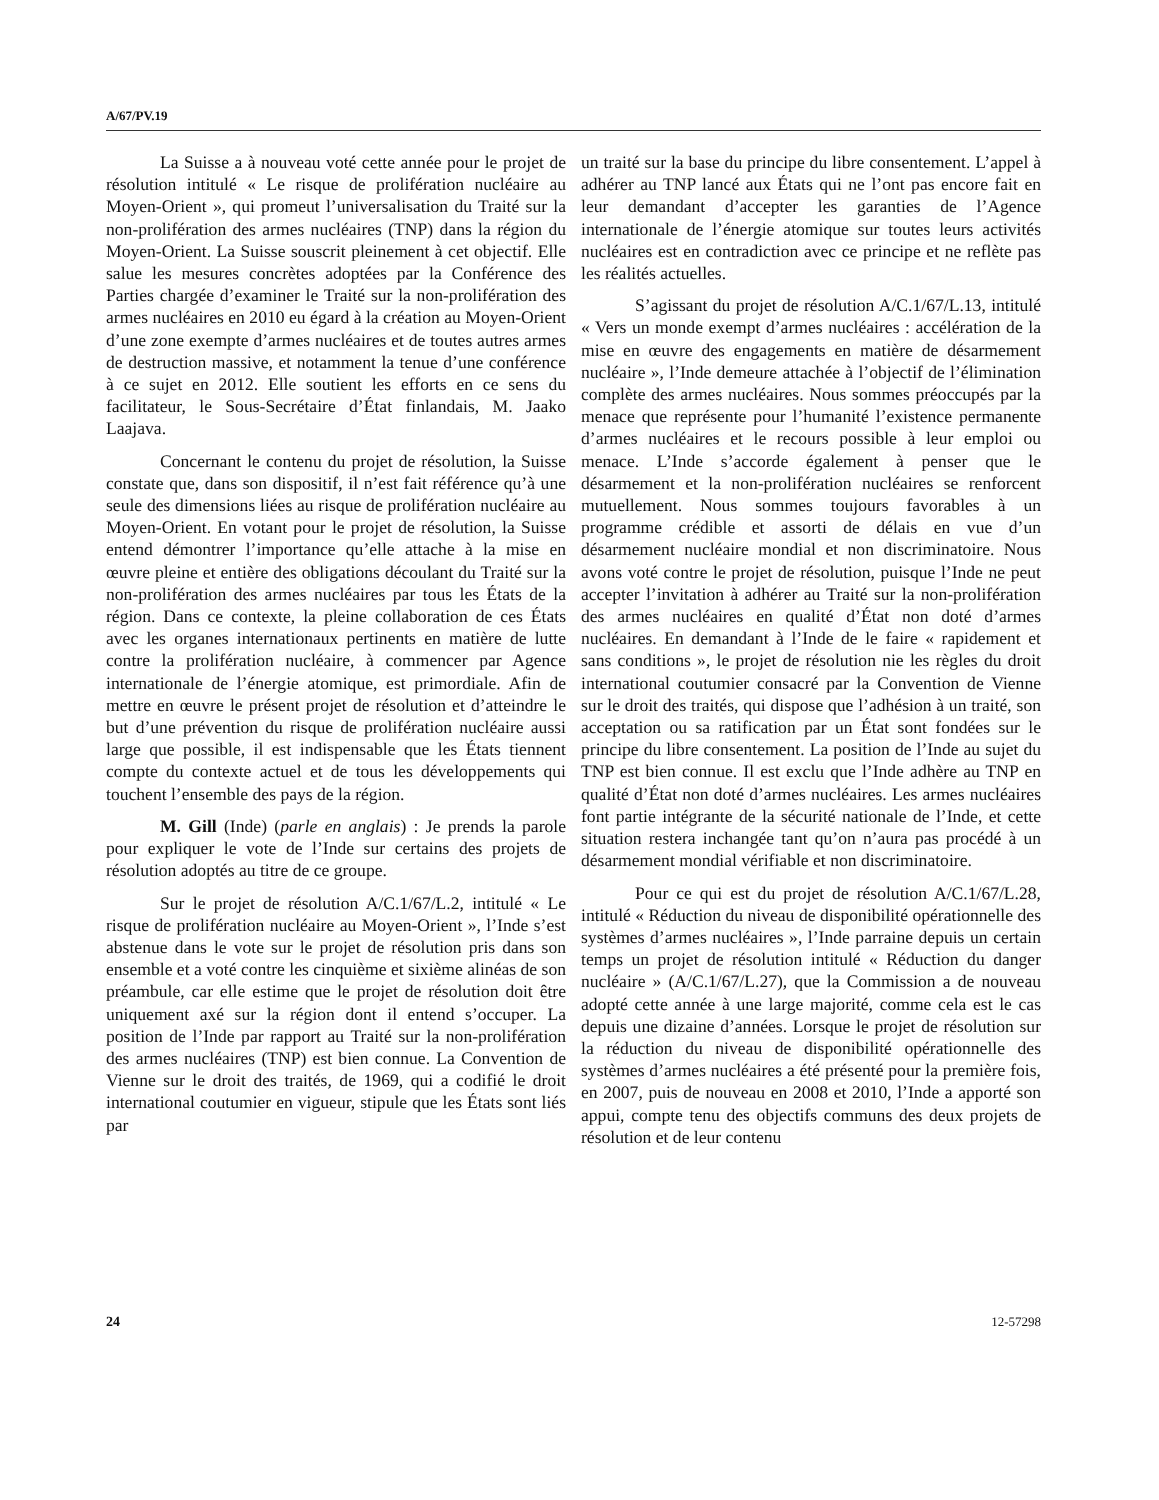A/67/PV.19
La Suisse a à nouveau voté cette année pour le projet de résolution intitulé « Le risque de prolifération nucléaire au Moyen-Orient », qui promeut l’universalisation du Traité sur la non-prolifération des armes nucléaires (TNP) dans la région du Moyen-Orient. La Suisse souscrit pleinement à cet objectif. Elle salue les mesures concrètes adoptées par la Conférence des Parties chargée d’examiner le Traité sur la non-prolifération des armes nucléaires en 2010 eu égard à la création au Moyen-Orient d’une zone exempte d’armes nucléaires et de toutes autres armes de destruction massive, et notamment la tenue d’une conférence à ce sujet en 2012. Elle soutient les efforts en ce sens du facilitateur, le Sous-Secrétaire d’État finlandais, M. Jaako Laajava.
Concernant le contenu du projet de résolution, la Suisse constate que, dans son dispositif, il n’est fait référence qu’à une seule des dimensions liées au risque de prolifération nucléaire au Moyen-Orient. En votant pour le projet de résolution, la Suisse entend démontrer l’importance qu’elle attache à la mise en œuvre pleine et entière des obligations découlant du Traité sur la non-prolifération des armes nucléaires par tous les États de la région. Dans ce contexte, la pleine collaboration de ces États avec les organes internationaux pertinents en matière de lutte contre la prolifération nucléaire, à commencer par Agence internationale de l’énergie atomique, est primordiale. Afin de mettre en œuvre le présent projet de résolution et d’atteindre le but d’une prévention du risque de prolifération nucléaire aussi large que possible, il est indispensable que les États tiennent compte du contexte actuel et de tous les développements qui touchent l’ensemble des pays de la région.
M. Gill (Inde) (parle en anglais) : Je prends la parole pour expliquer le vote de l’Inde sur certains des projets de résolution adoptés au titre de ce groupe.
Sur le projet de résolution A/C.1/67/L.2, intitulé « Le risque de prolifération nucléaire au Moyen-Orient », l’Inde s’est abstenue dans le vote sur le projet de résolution pris dans son ensemble et a voté contre les cinquième et sixième alinéas de son préambule, car elle estime que le projet de résolution doit être uniquement axé sur la région dont il entend s’occuper. La position de l’Inde par rapport au Traité sur la non-prolifération des armes nucléaires (TNP) est bien connue. La Convention de Vienne sur le droit des traités, de 1969, qui a codifié le droit international coutumier en vigueur, stipule que les États sont liés par
un traité sur la base du principe du libre consentement. L’appel à adhérer au TNP lancé aux États qui ne l’ont pas encore fait en leur demandant d’accepter les garanties de l’Agence internationale de l’énergie atomique sur toutes leurs activités nucléaires est en contradiction avec ce principe et ne reflète pas les réalités actuelles.
S’agissant du projet de résolution A/C.1/67/L.13, intitulé « Vers un monde exempt d’armes nucléaires : accélération de la mise en œuvre des engagements en matière de désarmement nucléaire », l’Inde demeure attachée à l’objectif de l’élimination complète des armes nucléaires. Nous sommes préoccupés par la menace que représente pour l’humanité l’existence permanente d’armes nucléaires et le recours possible à leur emploi ou menace. L’Inde s’accorde également à penser que le désarmement et la non-prolifération nucléaires se renforcent mutuellement. Nous sommes toujours favorables à un programme crédible et assorti de délais en vue d’un désarmement nucléaire mondial et non discriminatoire. Nous avons voté contre le projet de résolution, puisque l’Inde ne peut accepter l’invitation à adhérer au Traité sur la non-prolifération des armes nucléaires en qualité d’État non doté d’armes nucléaires. En demandant à l’Inde de le faire « rapidement et sans conditions », le projet de résolution nie les règles du droit international coutumier consacré par la Convention de Vienne sur le droit des traités, qui dispose que l’adhésion à un traité, son acceptation ou sa ratification par un État sont fondées sur le principe du libre consentement. La position de l’Inde au sujet du TNP est bien connue. Il est exclu que l’Inde adhère au TNP en qualité d’État non doté d’armes nucléaires. Les armes nucléaires font partie intégrante de la sécurité nationale de l’Inde, et cette situation restera inchangée tant qu’on n’aura pas procédé à un désarmement mondial vérifiable et non discriminatoire.
Pour ce qui est du projet de résolution A/C.1/67/L.28, intitulé « Réduction du niveau de disponibilité opérationnelle des systèmes d’armes nucléaires », l’Inde parraine depuis un certain temps un projet de résolution intitulé « Réduction du danger nucléaire » (A/C.1/67/L.27), que la Commission a de nouveau adopté cette année à une large majorité, comme cela est le cas depuis une dizaine d’années. Lorsque le projet de résolution sur la réduction du niveau de disponibilité opérationnelle des systèmes d’armes nucléaires a été présenté pour la première fois, en 2007, puis de nouveau en 2008 et 2010, l’Inde a apporté son appui, compte tenu des objectifs communs des deux projets de résolution et de leur contenu
24 12-57298